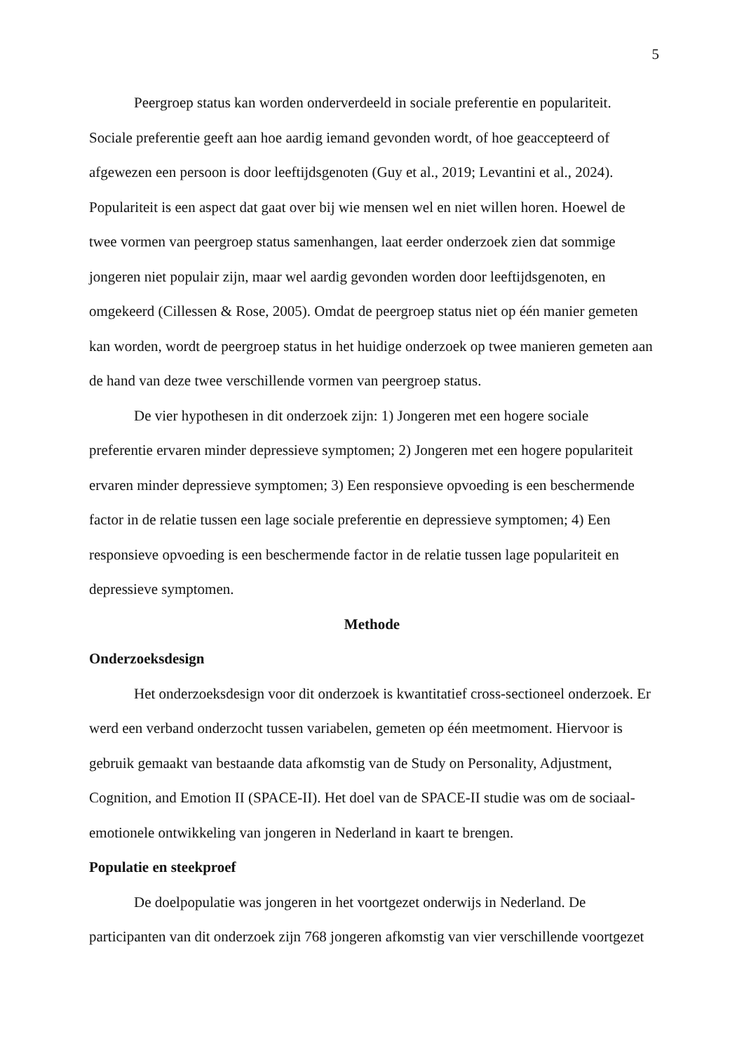5
Peergroep status kan worden onderverdeeld in sociale preferentie en populariteit. Sociale preferentie geeft aan hoe aardig iemand gevonden wordt, of hoe geaccepteerd of afgewezen een persoon is door leeftijdsgenoten (Guy et al., 2019; Levantini et al., 2024). Populariteit is een aspect dat gaat over bij wie mensen wel en niet willen horen. Hoewel de twee vormen van peergroep status samenhangen, laat eerder onderzoek zien dat sommige jongeren niet populair zijn, maar wel aardig gevonden worden door leeftijdsgenoten, en omgekeerd (Cillessen & Rose, 2005). Omdat de peergroep status niet op één manier gemeten kan worden, wordt de peergroep status in het huidige onderzoek op twee manieren gemeten aan de hand van deze twee verschillende vormen van peergroep status.
De vier hypothesen in dit onderzoek zijn: 1) Jongeren met een hogere sociale preferentie ervaren minder depressieve symptomen; 2) Jongeren met een hogere populariteit ervaren minder depressieve symptomen; 3) Een responsieve opvoeding is een beschermende factor in de relatie tussen een lage sociale preferentie en depressieve symptomen; 4) Een responsieve opvoeding is een beschermende factor in de relatie tussen lage populariteit en depressieve symptomen.
Methode
Onderzoeksdesign
Het onderzoeksdesign voor dit onderzoek is kwantitatief cross-sectioneel onderzoek. Er werd een verband onderzocht tussen variabelen, gemeten op één meetmoment. Hiervoor is gebruik gemaakt van bestaande data afkomstig van de Study on Personality, Adjustment, Cognition, and Emotion II (SPACE-II). Het doel van de SPACE-II studie was om de sociaal-emotionele ontwikkeling van jongeren in Nederland in kaart te brengen.
Populatie en steekproef
De doelpopulatie was jongeren in het voortgezet onderwijs in Nederland. De participanten van dit onderzoek zijn 768 jongeren afkomstig van vier verschillende voortgezet